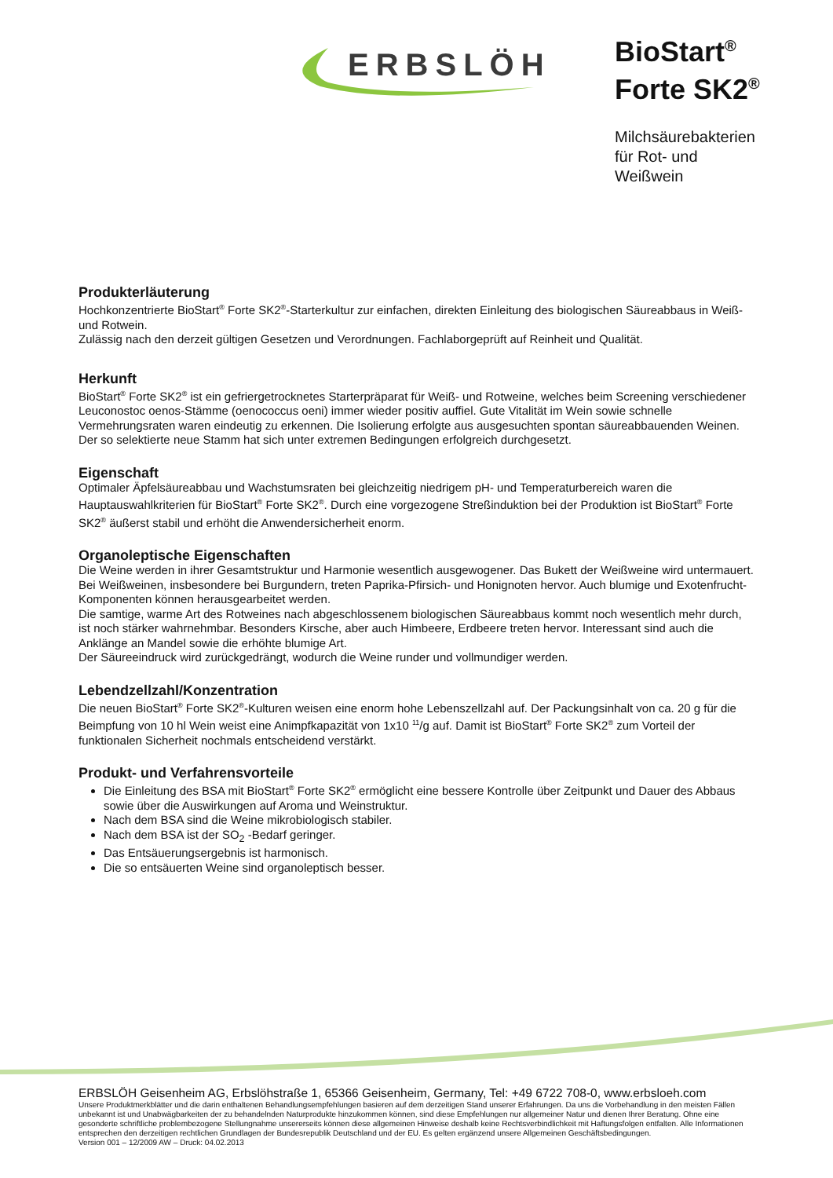ERBSLÖH
BioStart<sup>®</sup>
Forte SK2<sup>®</sup>
Milchsäurebakterien
für Rot- und
Weißwein
Produkterläuterung
Hochkonzentrierte BioStart<sup>®</sup> Forte SK2<sup>®</sup>-Starterkultur zur einfachen, direkten Einleitung des biologischen Säureabbaus in Weiß- und Rotwein.
Zulässig nach den derzeit gültigen Gesetzen und Verordnungen. Fachlaborgeprüft auf Reinheit und Qualität.
Herkunft
BioStart<sup>®</sup> Forte SK2<sup>®</sup> ist ein gefriergetrocknetes Starterpräparat für Weiß- und Rotweine, welches beim Screening verschiedener Leuconostoc oenos-Stämme (oenococcus oeni) immer wieder positiv auffiel. Gute Vitalität im Wein sowie schnelle Vermehrungsraten waren eindeutig zu erkennen. Die Isolierung erfolgte aus ausgesuchten spontan säureabbauenden Weinen. Der so selektierte neue Stamm hat sich unter extremen Bedingungen erfolgreich durchgesetzt.
Eigenschaft
Optimaler Äpfelsäureabbau und Wachstumsraten bei gleichzeitig niedrigem pH- und Temperaturbereich waren die Hauptauswahlkriterien für BioStart<sup>®</sup> Forte SK2<sup>®</sup>. Durch eine vorgezogene Streßinduktion bei der Produktion ist BioStart<sup>®</sup> Forte SK2<sup>®</sup> äußerst stabil und erhöht die Anwendersicherheit enorm.
Organoleptische Eigenschaften
Die Weine werden in ihrer Gesamtstruktur und Harmonie wesentlich ausgewogener. Das Bukett der Weißweine wird untermauert. Bei Weißweinen, insbesondere bei Burgundern, treten Paprika-Pfirsich- und Honignoten hervor. Auch blumige und Exotenfrucht-Komponenten können herausgearbeitet werden.
Die samtige, warme Art des Rotweines nach abgeschlossenem biologischen Säureabbaus kommt noch wesentlich mehr durch, ist noch stärker wahrnehmbar. Besonders Kirsche, aber auch Himbeere, Erdbeere treten hervor. Interessant sind auch die Anklänge an Mandel sowie die erhöhte blumige Art.
Der Säureeindruck wird zurückgedrängt, wodurch die Weine runder und vollmundiger werden.
Lebendzellzahl/Konzentration
Die neuen BioStart<sup>®</sup> Forte SK2<sup>®</sup>-Kulturen weisen eine enorm hohe Lebenszellzahl auf. Der Packungsinhalt von ca. 20 g für die Beimpfung von 10 hl Wein weist eine Animpfkapazität von 1x10 <sup>11</sup>/g auf. Damit ist BioStart<sup>®</sup> Forte SK2<sup>®</sup> zum Vorteil der funktionalen Sicherheit nochmals entscheidend verstärkt.
Produkt- und Verfahrensvorteile
Die Einleitung des BSA mit BioStart<sup>®</sup> Forte SK2<sup>®</sup> ermöglicht eine bessere Kontrolle über Zeitpunkt und Dauer des Abbaus sowie über die Auswirkungen auf Aroma und Weinstruktur.
Nach dem BSA sind die Weine mikrobiologisch stabiler.
Nach dem BSA ist der SO<sub>2</sub> -Bedarf geringer.
Das Entsäuerungsergebnis ist harmonisch.
Die so entsäuerten Weine sind organoleptisch besser.
ERBSLÖH Geisenheim AG, Erbslöhstraße 1, 65366 Geisenheim, Germany, Tel: +49 6722 708-0, www.erbsloeh.com
Unsere Produktmerkblätter und die darin enthaltenen Behandlungsempfehlungen basieren auf dem derzeitigen Stand unserer Erfahrungen. Da uns die Vorbehandlung in den meisten Fällen unbekannt ist und Unabwägbarkeiten der zu behandelnden Naturprodukte hinzukommen können, sind diese Empfehlungen nur allgemeiner Natur und dienen Ihrer Beratung. Ohne eine gesonderte schriftliche problembezogene Stellungnahme unsererseits können diese allgemeinen Hinweise deshalb keine Rechtsverbindlichkeit mit Haftungsfolgen entfalten. Alle Informationen entsprechen den derzeitigen rechtlichen Grundlagen der Bundesrepublik Deutschland und der EU. Es gelten ergänzend unsere Allgemeinen Geschäftsbedingungen.
Version 001 – 12/2009 AW – Druck: 04.02.2013